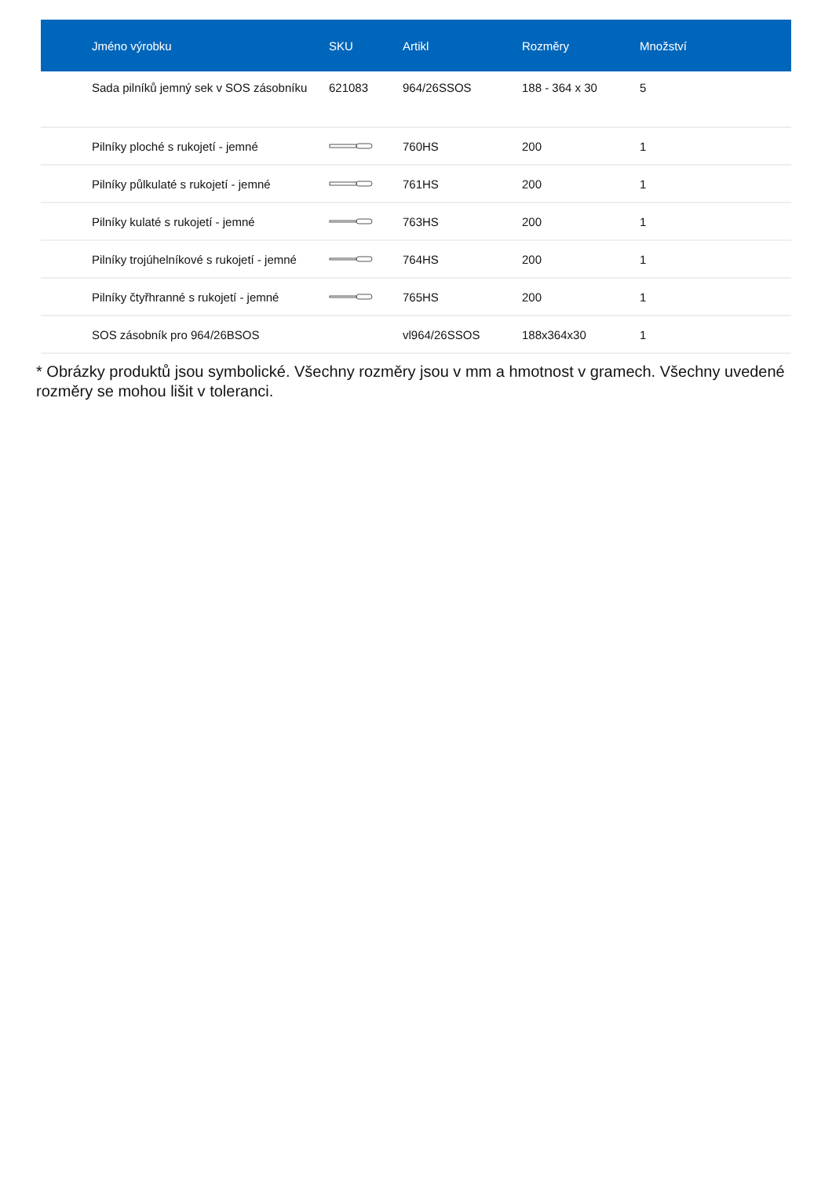| Jméno výrobku | SKU | Artikl | Rozměry | Množství |
| --- | --- | --- | --- | --- |
| Sada pilníků jemný sek v SOS zásobníku | 621083 | 964/26SSOS | 188 - 364 x 30 | 5 |
| Pilníky ploché s rukojetí - jemné | | 760HS | 200 | 1 |
| Pilníky půlkulaté s rukojetí - jemné | | 761HS | 200 | 1 |
| Pilníky kulaté s rukojetí - jemné | | 763HS | 200 | 1 |
| Pilníky trojúhelníkové s rukojetí - jemné | | 764HS | 200 | 1 |
| Pilníky čtyřhranné s rukojetí - jemné | | 765HS | 200 | 1 |
| SOS zásobník pro 964/26BSOS | | vl964/26SSOS | 188x364x30 | 1 |
* Obrázky produktů jsou symbolické. Všechny rozměry jsou v mm a hmotnost v gramech. Všechny uvedené rozměry se mohou lišit v toleranci.